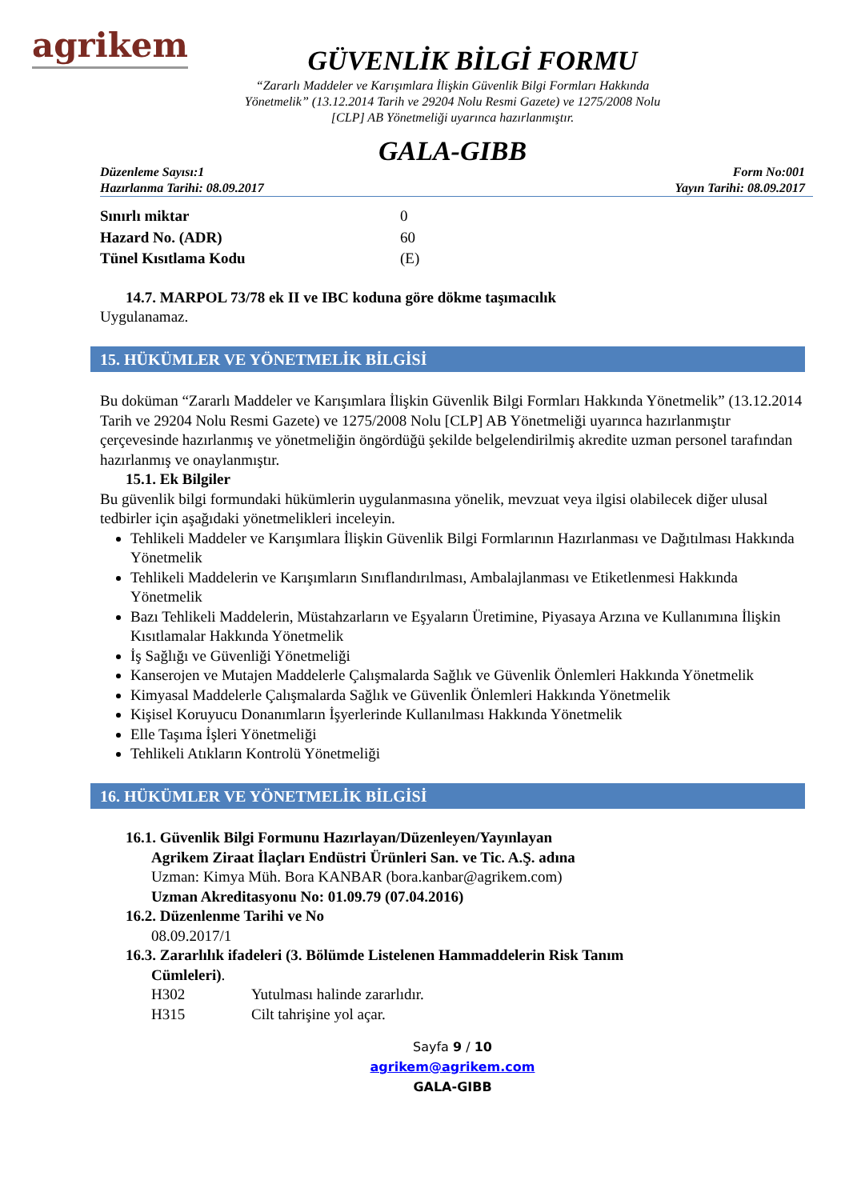agrikem
GÜVENLİK BİLGİ FORMU
“Zararlı Maddeler ve Karışımlara İlişkin Güvenlik Bilgi Formları Hakkında
Yönetmelik” (13.12.2014 Tarih ve 29204 Nolu Resmi Gazete) ve 1275/2008 Nolu
[CLP] AB Yönetmeliği uyarınca hazırlanmıştır.
GALA-GIBB
Düzenleme Sayısı:1
Hazırlanma Tarihi: 08.09.2017
Form No:001
Yayın Tarihi: 08.09.2017
Sınırlı miktar 0
Hazard No. (ADR) 60
Tünel Kısıtlama Kodu (E)
14.7. MARPOL 73/78 ek II ve IBC koduna göre dökme taşımacılık
Uygulanamaz.
15. HÜKÜMLER VE YÖNETMELİK BİLGİSİ
Bu doküman “Zararlı Maddeler ve Karışımlara İlişkin Güvenlik Bilgi Formları Hakkında Yönetmelik” (13.12.2014 Tarih ve 29204 Nolu Resmi Gazete) ve 1275/2008 Nolu [CLP] AB Yönetmeliği uyarınca hazırlanmıştır çerçevesinde hazırlanmış ve yönetmeliğin öngördüğü şekilde belgelendirilmiş akredite uzman personel tarafından hazırlanmış ve onaylanmıştır.
15.1. Ek Bilgiler
Bu güvenlik bilgi formundaki hükümlerin uygulanmasına yönelik, mevzuat veya ilgisi olabilecek diğer ulusal tedbirler için aşağıdaki yönetmelikleri inceleyin.
Tehlikeli Maddeler ve Karışımlara İlişkin Güvenlik Bilgi Formlarının Hazırlanması ve Dağıtılması Hakkında Yönetmelik
Tehlikeli Maddelerin ve Karışımların Sınıflandırılması, Ambalajlanması ve Etiketlenmesi Hakkında Yönetmelik
Bazı Tehlikeli Maddelerin, Müstahzarların ve Eşyaların Üretimine, Piyasaya Arzına ve Kullanımına İlişkin Kısıtlamalar Hakkında Yönetmelik
İş Sağlığı ve Güvenliği Yönetmeliği
Kanserojen ve Mutajen Maddelerle Çalışmalarda Sağlık ve Güvenlik Önlemleri Hakkında Yönetmelik
Kimyasal Maddelerle Çalışmalarda Sağlık ve Güvenlik Önlemleri Hakkında Yönetmelik
Kişisel Koruyucu Donanımların İşyerlerinde Kullanılması Hakkında Yönetmelik
Elle Taşıma İşleri Yönetmeliği
Tehlikeli Atıkların Kontrolü Yönetmeliği
16. HÜKÜMLER VE YÖNETMELİK BİLGİSİ
16.1. Güvenlik Bilgi Formunu Hazırlayan/Düzenleyen/Yayınlayan
Agrikem Ziraat İlaçları Endüstri Ürünleri San. ve Tic. A.Ş. adına
Uzman: Kimya Müh. Bora KANBAR (bora.kanbar@agrikem.com)
Uzman Akreditasyonu No: 01.09.79 (07.04.2016)
16.2. Düzenlenme Tarihi ve No
08.09.2017/1
16.3. Zararlılık ifadeleri (3. Bölümde Listelenen Hammaddelerin Risk Tanım
Cümleleri).
H302 Yutulması halinde zararlıdır.
H315 Cilt tahrişine yol açar.
Sayfa 9 / 10
agrikem@agrikem.com
GALA-GIBB